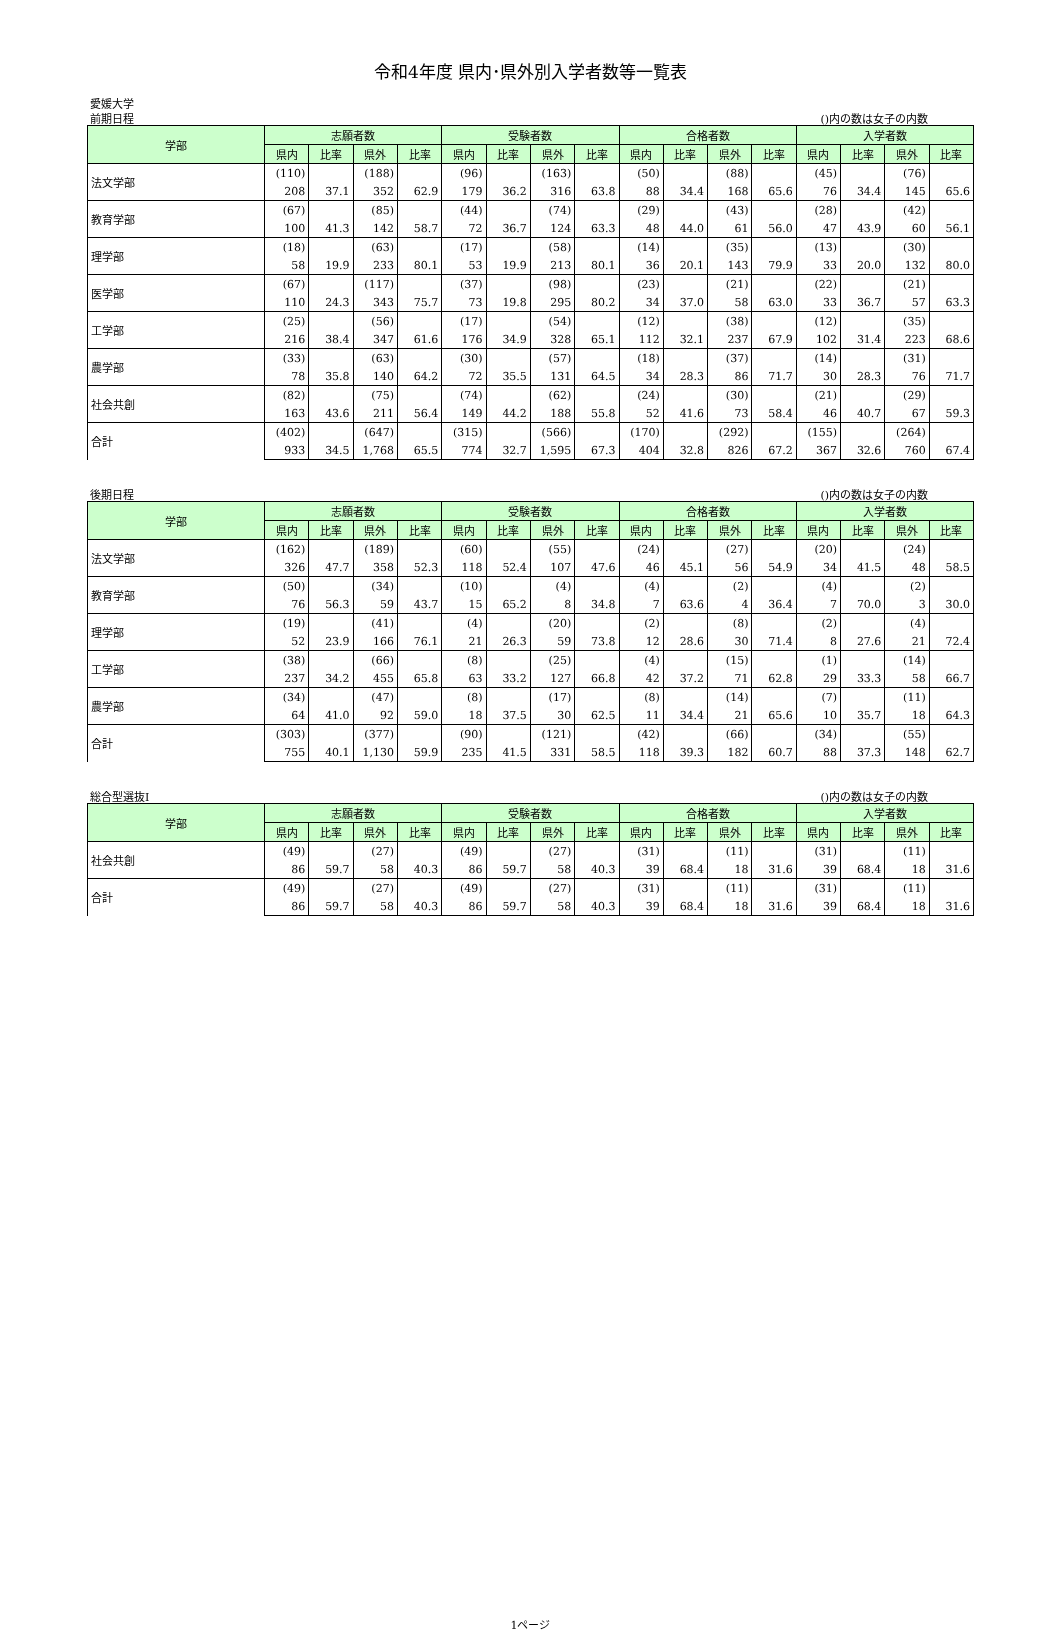令和4年度 県内･県外別入学者数等一覧表
愛媛大学
前期日程 ()内の数は女子の内数
| 学部 | 志願者数 | | | | 受験者数 | | | | 合格者数 | | | | 入学者数 | | | |
| --- | --- | --- | --- | --- | --- | --- | --- | --- | --- | --- | --- | --- | --- | --- | --- | --- |
| | 県内 | 比率 | 県外 | 比率 | 県内 | 比率 | 県外 | 比率 | 県内 | 比率 | 県外 | 比率 | 県内 | 比率 | 県外 | 比率 |
| 法文学部 | (110) | | (188) | | (96) | | (163) | | (50) | | (88) | | (45) | | (76) | |
| | 208 | 37.1 | 352 | 62.9 | 179 | 36.2 | 316 | 63.8 | 88 | 34.4 | 168 | 65.6 | 76 | 34.4 | 145 | 65.6 |
| 教育学部 | (67) | | (85) | | (44) | | (74) | | (29) | | (43) | | (28) | | (42) | |
| | 100 | 41.3 | 142 | 58.7 | 72 | 36.7 | 124 | 63.3 | 48 | 44.0 | 61 | 56.0 | 47 | 43.9 | 60 | 56.1 |
| 理学部 | (18) | | (63) | | (17) | | (58) | | (14) | | (35) | | (13) | | (30) | |
| | 58 | 19.9 | 233 | 80.1 | 53 | 19.9 | 213 | 80.1 | 36 | 20.1 | 143 | 79.9 | 33 | 20.0 | 132 | 80.0 |
| 医学部 | (67) | | (117) | | (37) | | (98) | | (23) | | (21) | | (22) | | (21) | |
| | 110 | 24.3 | 343 | 75.7 | 73 | 19.8 | 295 | 80.2 | 34 | 37.0 | 58 | 63.0 | 33 | 36.7 | 57 | 63.3 |
| 工学部 | (25) | | (56) | | (17) | | (54) | | (12) | | (38) | | (12) | | (35) | |
| | 216 | 38.4 | 347 | 61.6 | 176 | 34.9 | 328 | 65.1 | 112 | 32.1 | 237 | 67.9 | 102 | 31.4 | 223 | 68.6 |
| 農学部 | (33) | | (63) | | (30) | | (57) | | (18) | | (37) | | (14) | | (31) | |
| | 78 | 35.8 | 140 | 64.2 | 72 | 35.5 | 131 | 64.5 | 34 | 28.3 | 86 | 71.7 | 30 | 28.3 | 76 | 71.7 |
| 社会共創 | (82) | | (75) | | (74) | | (62) | | (24) | | (30) | | (21) | | (29) | |
| | 163 | 43.6 | 211 | 56.4 | 149 | 44.2 | 188 | 55.8 | 52 | 41.6 | 73 | 58.4 | 46 | 40.7 | 67 | 59.3 |
| 合計 | (402) | | (647) | | (315) | | (566) | | (170) | | (292) | | (155) | | (264) | |
| | 933 | 34.5 | 1,768 | 65.5 | 774 | 32.7 | 1,595 | 67.3 | 404 | 32.8 | 826 | 67.2 | 367 | 32.6 | 760 | 67.4 |
後期日程 ()内の数は女子の内数
| 学部 | 志願者数 | | | | 受験者数 | | | | 合格者数 | | | | 入学者数 | | | |
| --- | --- | --- | --- | --- | --- | --- | --- | --- | --- | --- | --- | --- | --- | --- | --- | --- |
| | 県内 | 比率 | 県外 | 比率 | 県内 | 比率 | 県外 | 比率 | 県内 | 比率 | 県外 | 比率 | 県内 | 比率 | 県外 | 比率 |
| 法文学部 | (162) | | (189) | | (60) | | (55) | | (24) | | (27) | | (20) | | (24) | |
| | 326 | 47.7 | 358 | 52.3 | 118 | 52.4 | 107 | 47.6 | 46 | 45.1 | 56 | 54.9 | 34 | 41.5 | 48 | 58.5 |
| 教育学部 | (50) | | (34) | | (10) | | (4) | | (4) | | (2) | | (4) | | (2) | |
| | 76 | 56.3 | 59 | 43.7 | 15 | 65.2 | 8 | 34.8 | 7 | 63.6 | 4 | 36.4 | 7 | 70.0 | 3 | 30.0 |
| 理学部 | (19) | | (41) | | (4) | | (20) | | (2) | | (8) | | (2) | | (4) | |
| | 52 | 23.9 | 166 | 76.1 | 21 | 26.3 | 59 | 73.8 | 12 | 28.6 | 30 | 71.4 | 8 | 27.6 | 21 | 72.4 |
| 工学部 | (38) | | (66) | | (8) | | (25) | | (4) | | (15) | | (1) | | (14) | |
| | 237 | 34.2 | 455 | 65.8 | 63 | 33.2 | 127 | 66.8 | 42 | 37.2 | 71 | 62.8 | 29 | 33.3 | 58 | 66.7 |
| 農学部 | (34) | | (47) | | (8) | | (17) | | (8) | | (14) | | (7) | | (11) | |
| | 64 | 41.0 | 92 | 59.0 | 18 | 37.5 | 30 | 62.5 | 11 | 34.4 | 21 | 65.6 | 10 | 35.7 | 18 | 64.3 |
| 合計 | (303) | | (377) | | (90) | | (121) | | (42) | | (66) | | (34) | | (55) | |
| | 755 | 40.1 | 1,130 | 59.9 | 235 | 41.5 | 331 | 58.5 | 118 | 39.3 | 182 | 60.7 | 88 | 37.3 | 148 | 62.7 |
総合型選抜Ⅰ ()内の数は女子の内数
| 学部 | 志願者数 | | | | 受験者数 | | | | 合格者数 | | | | 入学者数 | | | |
| --- | --- | --- | --- | --- | --- | --- | --- | --- | --- | --- | --- | --- | --- | --- | --- | --- |
| | 県内 | 比率 | 県外 | 比率 | 県内 | 比率 | 県外 | 比率 | 県内 | 比率 | 県外 | 比率 | 県内 | 比率 | 県外 | 比率 |
| 社会共創 | (49) | | (27) | | (49) | | (27) | | (31) | | (11) | | (31) | | (11) | |
| | 86 | 59.7 | 58 | 40.3 | 86 | 59.7 | 58 | 40.3 | 39 | 68.4 | 18 | 31.6 | 39 | 68.4 | 18 | 31.6 |
| 合計 | (49) | | (27) | | (49) | | (27) | | (31) | | (11) | | (31) | | (11) | |
| | 86 | 59.7 | 58 | 40.3 | 86 | 59.7 | 58 | 40.3 | 39 | 68.4 | 18 | 31.6 | 39 | 68.4 | 18 | 31.6 |
1ページ